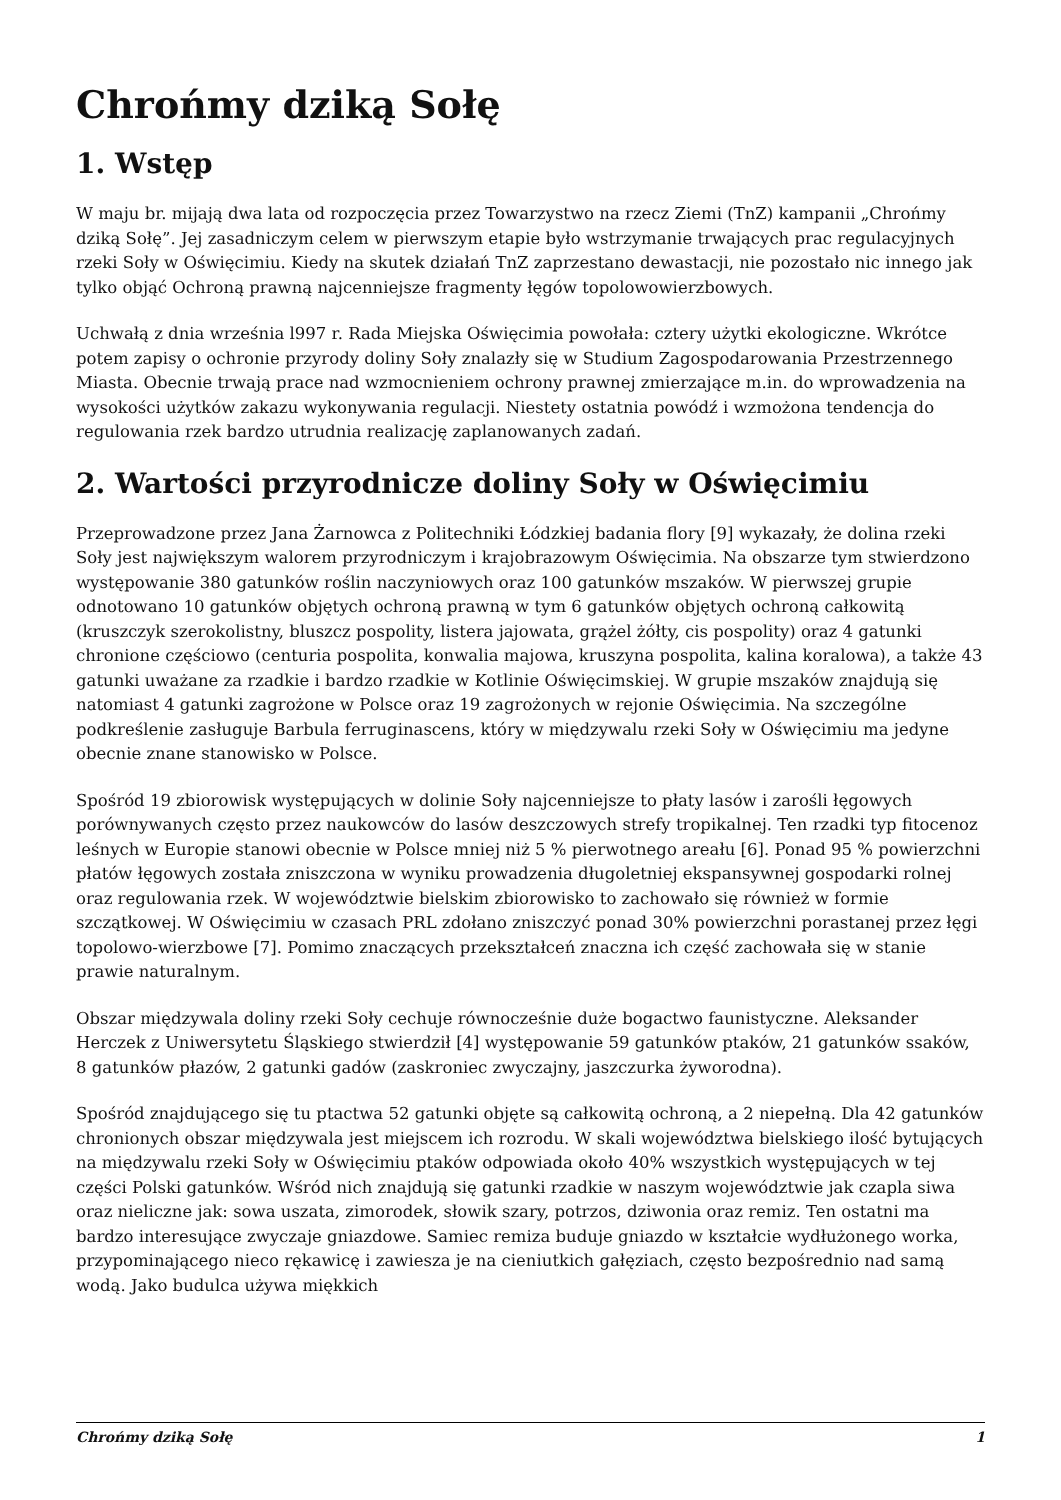Chrońmy dziką Sołę
1. Wstęp
W maju br. mijają dwa lata od rozpoczęcia przez Towarzystwo na rzecz Ziemi (TnZ) kampanii „Chrońmy dziką Sołę”. Jej zasadniczym celem w pierwszym etapie było wstrzymanie trwających prac regulacyjnych rzeki Soły w Oświęcimiu. Kiedy na skutek działań TnZ zaprzestano dewastacji, nie pozostało nic innego jak tylko objąć Ochroną prawną najcenniejsze fragmenty łęgów topolowowierzbowych.
Uchwałą z dnia września l997 r. Rada Miejska Oświęcimia powołała: cztery użytki ekologiczne. Wkrótce potem zapisy o ochronie przyrody doliny Soły znalazły się w Studium Zagospodarowania Przestrzennego Miasta. Obecnie trwają prace nad wzmocnieniem ochrony prawnej zmierzające m.in. do wprowadzenia na wysokości użytków zakazu wykonywania regulacji. Niestety ostatnia powódź i wzmożona tendencja do regulowania rzek bardzo utrudnia realizację zaplanowanych zadań.
2. Wartości przyrodnicze doliny Soły w Oświęcimiu
Przeprowadzone przez Jana Żarnowca z Politechniki Łódzkiej badania flory [9] wykazały, że dolina rzeki Soły jest największym walorem przyrodniczym i krajobrazowym Oświęcimia. Na obszarze tym stwierdzono występowanie 380 gatunków roślin naczyniowych oraz 100 gatunków mszaków. W pierwszej grupie odnotowano 10 gatunków objętych ochroną prawną w tym 6 gatunków objętych ochroną całkowitą (kruszczyk szerokolistny, bluszcz pospolity, listera jajowata, grążel żółty, cis pospolity) oraz 4 gatunki chronione częściowo (centuria pospolita, konwalia majowa, kruszyna pospolita, kalina koralowa), a także 43 gatunki uważane za rzadkie i bardzo rzadkie w Kotlinie Oświęcimskiej. W grupie mszaków znajdują się natomiast 4 gatunki zagrożone w Polsce oraz 19 zagrożonych w rejonie Oświęcimia. Na szczególne podkreślenie zasługuje Barbula ferruginascens, który w międzywalu rzeki Soły w Oświęcimiu ma jedyne obecnie znane stanowisko w Polsce.
Spośród 19 zbiorowisk występujących w dolinie Soły najcenniejsze to płaty lasów i zarośli łęgowych porównywanych często przez naukowców do lasów deszczowych strefy tropikalnej. Ten rzadki typ fitocenoz leśnych w Europie stanowi obecnie w Polsce mniej niż 5 % pierwotnego areału [6]. Ponad 95 % powierzchni płatów łęgowych została zniszczona w wyniku prowadzenia długoletniej ekspansywnej gospodarki rolnej oraz regulowania rzek. W województwie bielskim zbiorowisko to zachowało się również w formie szczątkowej. W Oświęcimiu w czasach PRL zdołano zniszczyć ponad 30% powierzchni porastanej przez łęgi topolowo-wierzbowe [7]. Pomimo znaczących przekształceń znaczna ich część zachowała się w stanie prawie naturalnym.
Obszar międzywala doliny rzeki Soły cechuje równocześnie duże bogactwo faunistyczne. Aleksander Herczek z Uniwersytetu Śląskiego stwierdził [4] występowanie 59 gatunków ptaków, 21 gatunków ssaków, 8 gatunków płazów, 2 gatunki gadów (zaskroniec zwyczajny, jaszczurka żyworodna).
Spośród znajdującego się tu ptactwa 52 gatunki objęte są całkowitą ochroną, a 2 niepełną. Dla 42 gatunków chronionych obszar międzywala jest miejscem ich rozrodu. W skali województwa bielskiego ilość bytujących na międzywalu rzeki Soły w Oświęcimiu ptaków odpowiada około 40% wszystkich występujących w tej części Polski gatunków. Wśród nich znajdują się gatunki rzadkie w naszym województwie jak czapla siwa oraz nieliczne jak: sowa uszata, zimorodek, słowik szary, potrzos, dziwonia oraz remiz. Ten ostatni ma bardzo interesujące zwyczaje gniazdowe. Samiec remiza buduje gniazdo w kształcie wydłużonego worka, przypominającego nieco rękawicę i zawiesza je na cieniutkich gałęziach, często bezpośrednio nad samą wodą. Jako budulca używa miękkich
Chrońmy dziką Sołę 1